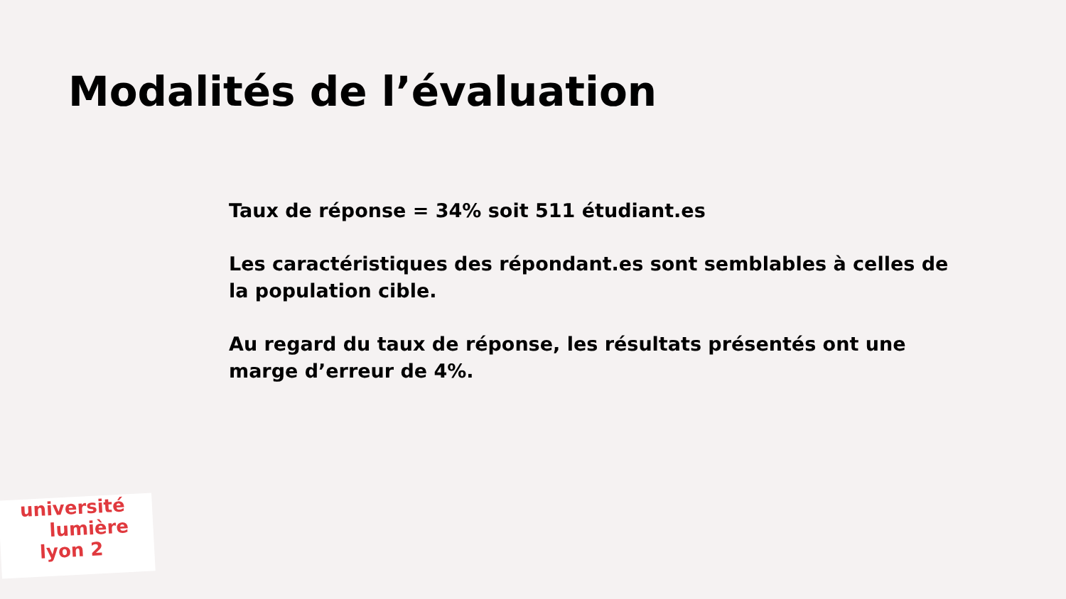Modalités de l’évaluation
Taux de réponse = 34% soit 511 étudiant.es
Les caractéristiques des répondant.es sont semblables à celles de la population cible.
Au regard du taux de réponse, les résultats présentés ont une marge d’erreur de 4%.
université
lumière
lyon 2